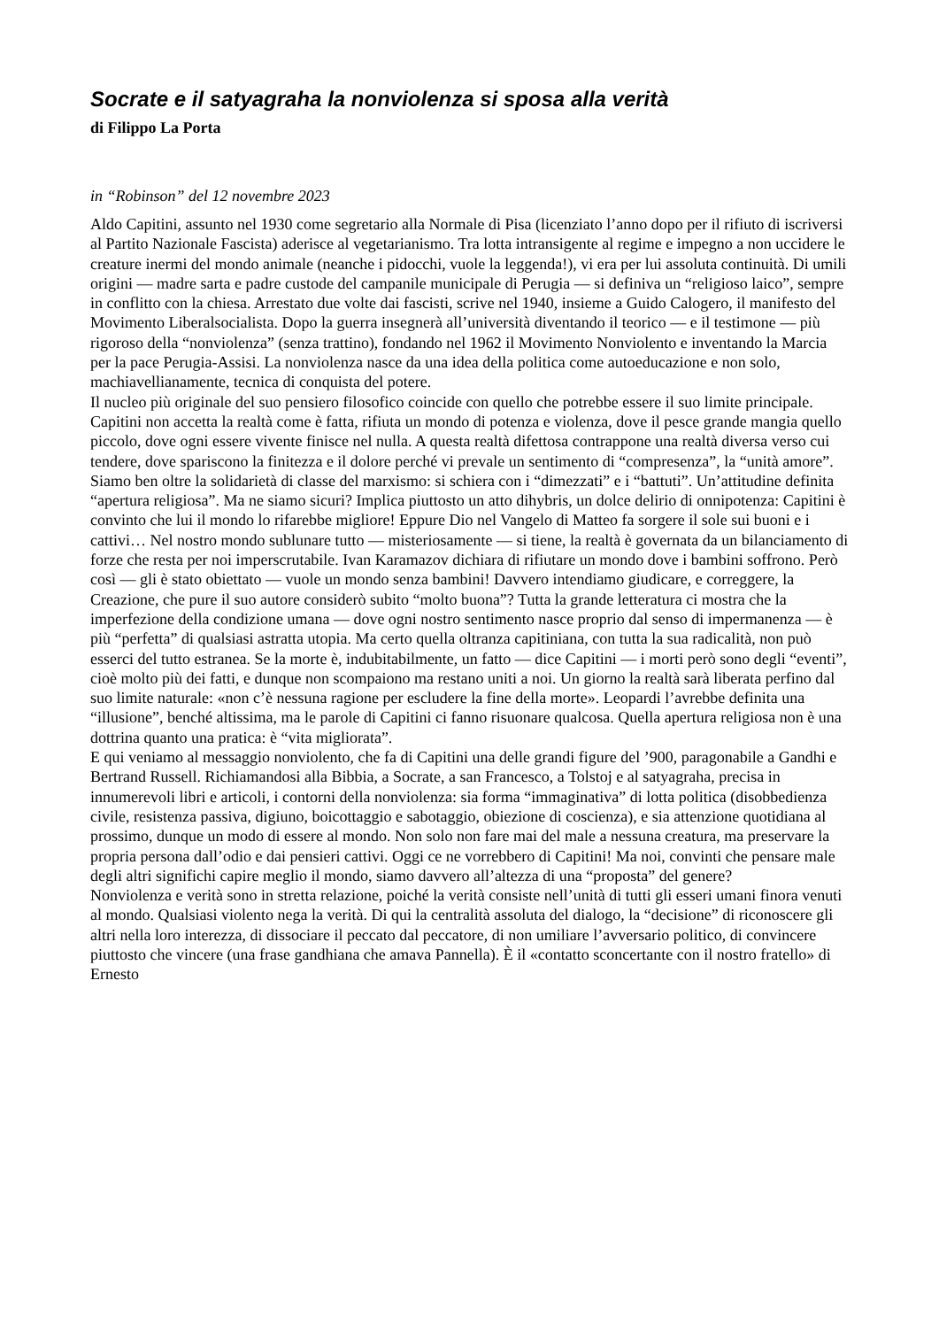Socrate e il satyagraha la nonviolenza si sposa alla verità
di Filippo La Porta
in “Robinson” del 12 novembre 2023
Aldo Capitini, assunto nel 1930 come segretario alla Normale di Pisa (licenziato l’anno dopo per il rifiuto di iscriversi al Partito Nazionale Fascista) aderisce al vegetarianismo. Tra lotta intransigente al regime e impegno a non uccidere le creature inermi del mondo animale (neanche i pidocchi, vuole la leggenda!), vi era per lui assoluta continuità. Di umili origini — madre sarta e padre custode del campanile municipale di Perugia — si definiva un “religioso laico”, sempre in conflitto con la chiesa. Arrestato due volte dai fascisti, scrive nel 1940, insieme a Guido Calogero, il manifesto del Movimento Liberalsocialista. Dopo la guerra insegnerà all’università diventando il teorico — e il testimone — più rigoroso della “nonviolenza” (senza trattino), fondando nel 1962 il Movimento Nonviolento e inventando la Marcia per la pace Perugia-Assisi. La nonviolenza nasce da una idea della politica come autoeducazione e non solo, machiavellianamente, tecnica di conquista del potere.
Il nucleo più originale del suo pensiero filosofico coincide con quello che potrebbe essere il suo limite principale. Capitini non accetta la realtà come è fatta, rifiuta un mondo di potenza e violenza, dove il pesce grande mangia quello piccolo, dove ogni essere vivente finisce nel nulla. A questa realtà difettosa contrappone una realtà diversa verso cui tendere, dove spariscono la finitezza e il dolore perché vi prevale un sentimento di “compresenza”, la “unità amore”. Siamo ben oltre la solidarietà di classe del marxismo: si schiera con i “dimezzati” e i “battuti”. Un’attitudine definita “apertura religiosa”. Ma ne siamo sicuri? Implica piuttosto un atto dihybris, un dolce delirio di onnipotenza: Capitini è convinto che lui il mondo lo rifarebbe migliore! Eppure Dio nel Vangelo di Matteo fa sorgere il sole sui buoni e i cattivi… Nel nostro mondo sublunare tutto — misteriosamente — si tiene, la realtà è governata da un bilanciamento di forze che resta per noi imperscrutabile. Ivan Karamazov dichiara di rifiutare un mondo dove i bambini soffrono. Però così — gli è stato obiettato — vuole un mondo senza bambini! Davvero intendiamo giudicare, e correggere, la Creazione, che pure il suo autore considerò subito “molto buona”? Tutta la grande letteratura ci mostra che la imperfezione della condizione umana — dove ogni nostro sentimento nasce proprio dal senso di impermanenza — è più “perfetta” di qualsiasi astratta utopia. Ma certo quella oltranza capitiniana, con tutta la sua radicalità, non può esserci del tutto estranea. Se la morte è, indubitabilmente, un fatto — dice Capitini — i morti però sono degli “eventi”, cioè molto più dei fatti, e dunque non scompaiono ma restano uniti a noi. Un giorno la realtà sarà liberata perfino dal suo limite naturale: «non c’è nessuna ragione per escludere la fine della morte». Leopardi l’avrebbe definita una “illusione”, benché altissima, ma le parole di Capitini ci fanno risuonare qualcosa. Quella apertura religiosa non è una dottrina quanto una pratica: è “vita migliorata”.
E qui veniamo al messaggio nonviolento, che fa di Capitini una delle grandi figure del ’900, paragonabile a Gandhi e Bertrand Russell. Richiamandosi alla Bibbia, a Socrate, a san Francesco, a Tolstoj e al satyagraha, precisa in innumerevoli libri e articoli, i contorni della nonviolenza: sia forma “immaginativa” di lotta politica (disobbedienza civile, resistenza passiva, digiuno, boicottaggio e sabotaggio, obiezione di coscienza), e sia attenzione quotidiana al prossimo, dunque un modo di essere al mondo. Non solo non fare mai del male a nessuna creatura, ma preservare la propria persona dall’odio e dai pensieri cattivi. Oggi ce ne vorrebbero di Capitini! Ma noi, convinti che pensare male degli altri significhi capire meglio il mondo, siamo davvero all’altezza di una “proposta” del genere?
Nonviolenza e verità sono in stretta relazione, poiché la verità consiste nell’unità di tutti gli esseri umani finora venuti al mondo. Qualsiasi violento nega la verità. Di qui la centralità assoluta del dialogo, la “decisione” di riconoscere gli altri nella loro interezza, di dissociare il peccato dal peccatore, di non umiliare l’avversario politico, di convincere piuttosto che vincere (una frase gandhiana che amava Pannella). È il «contatto sconcertante con il nostro fratello» di Ernesto